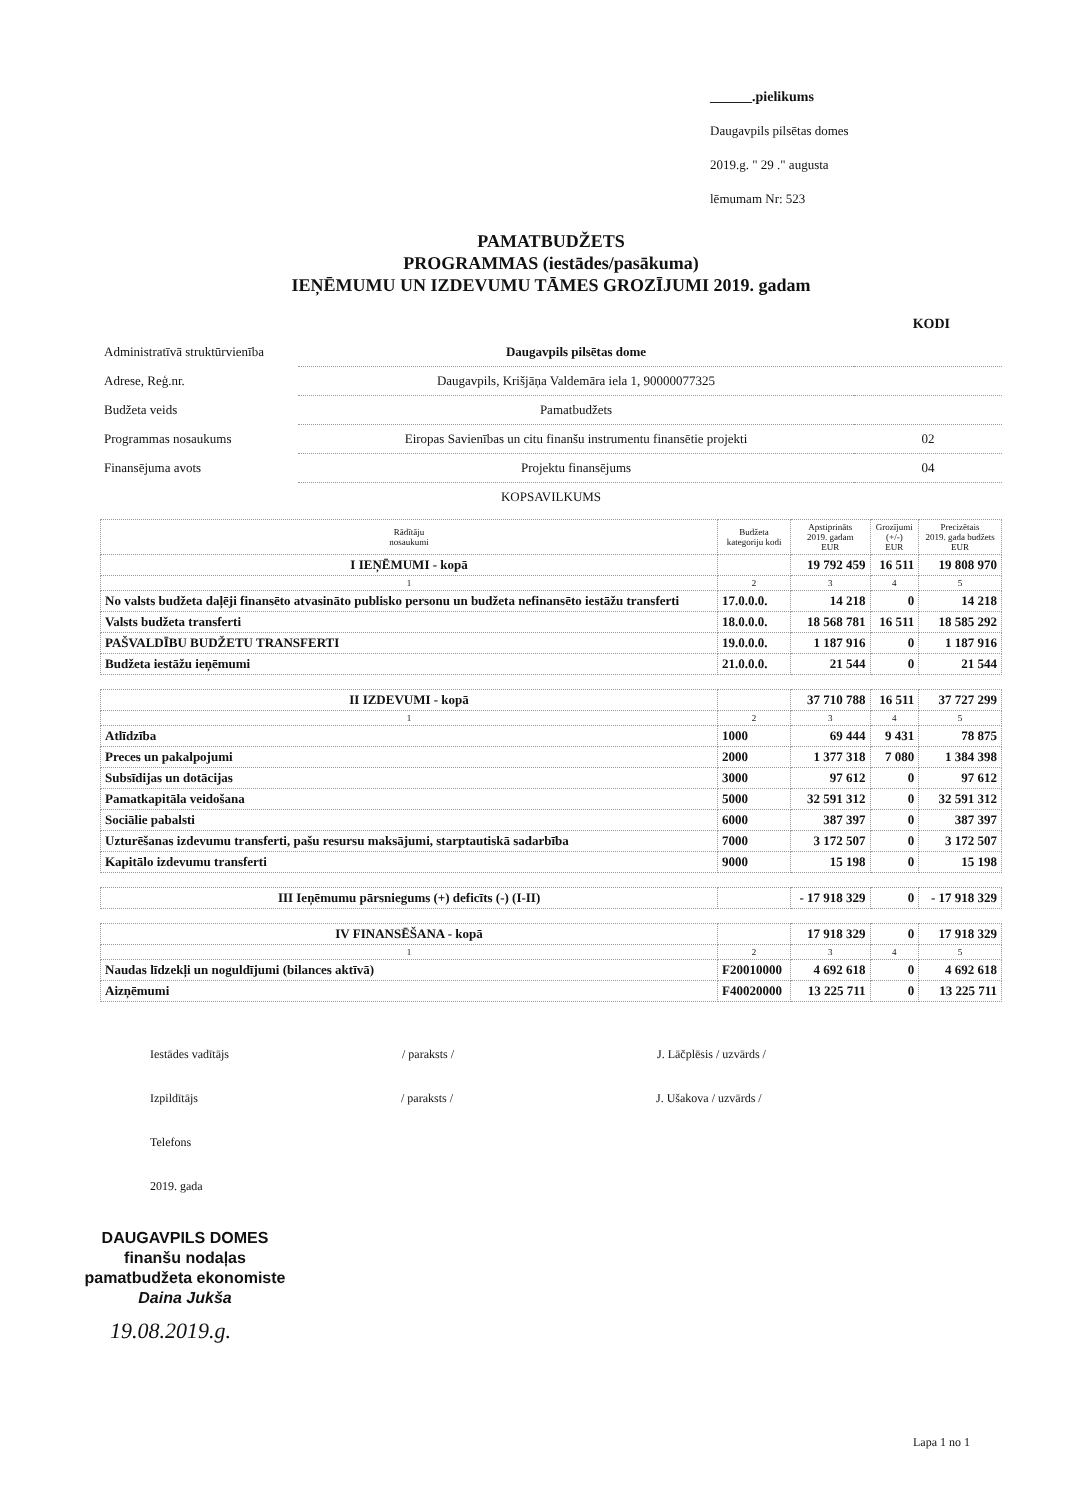______.pielikums
Daugavpils pilsētas domes
2019.g. " 29 ." augusta
lēmumam Nr: 523
PAMATBUDŽETS
PROGRAMMAS (iestādes/pasākuma)
IEŅĒMUMU UN IZDEVUMU TĀMES GROZĪJUMI 2019. gadam
KODI
| Administratīvā struktūrvienība | Daugavpils pilsētas dome | |
| Adrese, Reģ.nr. | Daugavpils, Krišjāņa Valdemāra iela 1, 90000077325 | |
| Budžeta veids | Pamatbudžets | |
| Programmas nosaukums | Eiropas Savienības un citu finanšu instrumentu finansētie projekti | 02 |
| Finansējuma avots | Projektu finansējums | 04 |
KOPSAVILKUMS
| Rādītāju nosaukumi | Budžeta kategoriju kodi | Apstiprināts 2019. gadam EUR | Grozījumi (+/-) EUR | Precizētais 2019. gada budžets EUR |
| --- | --- | --- | --- | --- |
| I IEŅĒMUMI - kopā | | 19 792 459 | 16 511 | 19 808 970 |
| 1 | 2 | 3 | 4 | 5 |
| No valsts budžeta daļēji finansēto atvasināto publisko personu un budžeta nefinansēto iestāžu transferti | 17.0.0.0. | 14 218 | 0 | 14 218 |
| Valsts budžeta transferti | 18.0.0.0. | 18 568 781 | 16 511 | 18 585 292 |
| PAŠVALDĪBU BUDŽETU TRANSFERTI | 19.0.0.0. | 1 187 916 | 0 | 1 187 916 |
| Budžeta iestāžu ieņēmumi | 21.0.0.0. | 21 544 | 0 | 21 544 |
| II IZDEVUMI - kopā | | 37 710 788 | 16 511 | 37 727 299 |
| 1 | 2 | 3 | 4 | 5 |
| Atlīdzība | 1000 | 69 444 | 9 431 | 78 875 |
| Preces un pakalpojumi | 2000 | 1 377 318 | 7 080 | 1 384 398 |
| Subsīdijas un dotācijas | 3000 | 97 612 | 0 | 97 612 |
| Pamatkapitāla veidošana | 5000 | 32 591 312 | 0 | 32 591 312 |
| Sociālie pabalsti | 6000 | 387 397 | 0 | 387 397 |
| Uzturēšanas izdevumu transferti, pašu resursu maksājumi, starptautiskā sadarbība | 7000 | 3 172 507 | 0 | 3 172 507 |
| Kapitālo izdevumu transferti | 9000 | 15 198 | 0 | 15 198 |
| III Ieņēmumu pārsniegums (+) deficīts (-) (I-II) | | - 17 918 329 | 0 | - 17 918 329 |
| IV FINANSĒŠANA - kopā | | 17 918 329 | 0 | 17 918 329 |
| 1 | 2 | 3 | 4 | 5 |
| Naudas līdzekļi un noguldījumi (bilances aktīvā) | F20010000 | 4 692 618 | 0 | 4 692 618 |
| Aizņēmumi | F40020000 | 13 225 711 | 0 | 13 225 711 |
Iestādes vadītājs / paraksts / J. Lāčplēsis / uzvārds /
Izpildītājs / paraksts / J. Ušakova / uzvārds /
Telefons
2019. gada
DAUGAVPILS DOMES
finanšu nodaļas
pamatbudžeta ekonomiste
Daina Jukša
19.08.2019.g.
Lapa 1 no 1